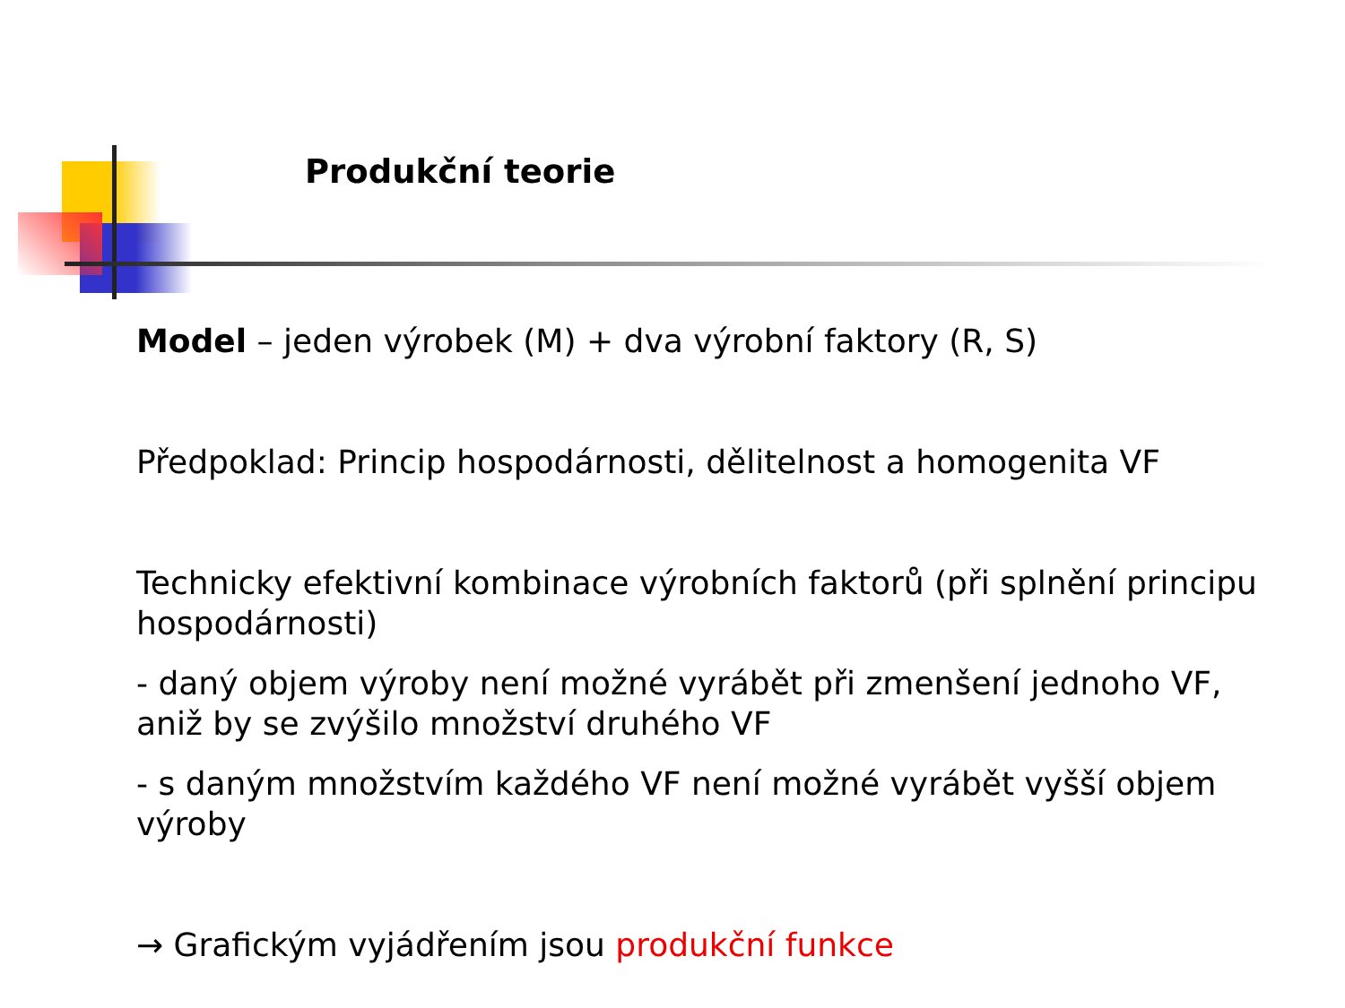Produkční teorie
Model – jeden výrobek (M) + dva výrobní faktory (R, S)
Předpoklad: Princip hospodárnosti, dělitelnost a homogenita VF
Technicky efektivní kombinace výrobních faktorů (při splnění principu hospodárnosti)
- daný objem výroby není možné vyrábět při zmenšení jednoho VF, aniž by se zvýšilo množství druhého VF
- s daným množstvím každého VF není možné vyrábět vyšší objem výroby
→ Grafickým vyjádřením jsou produkční funkce